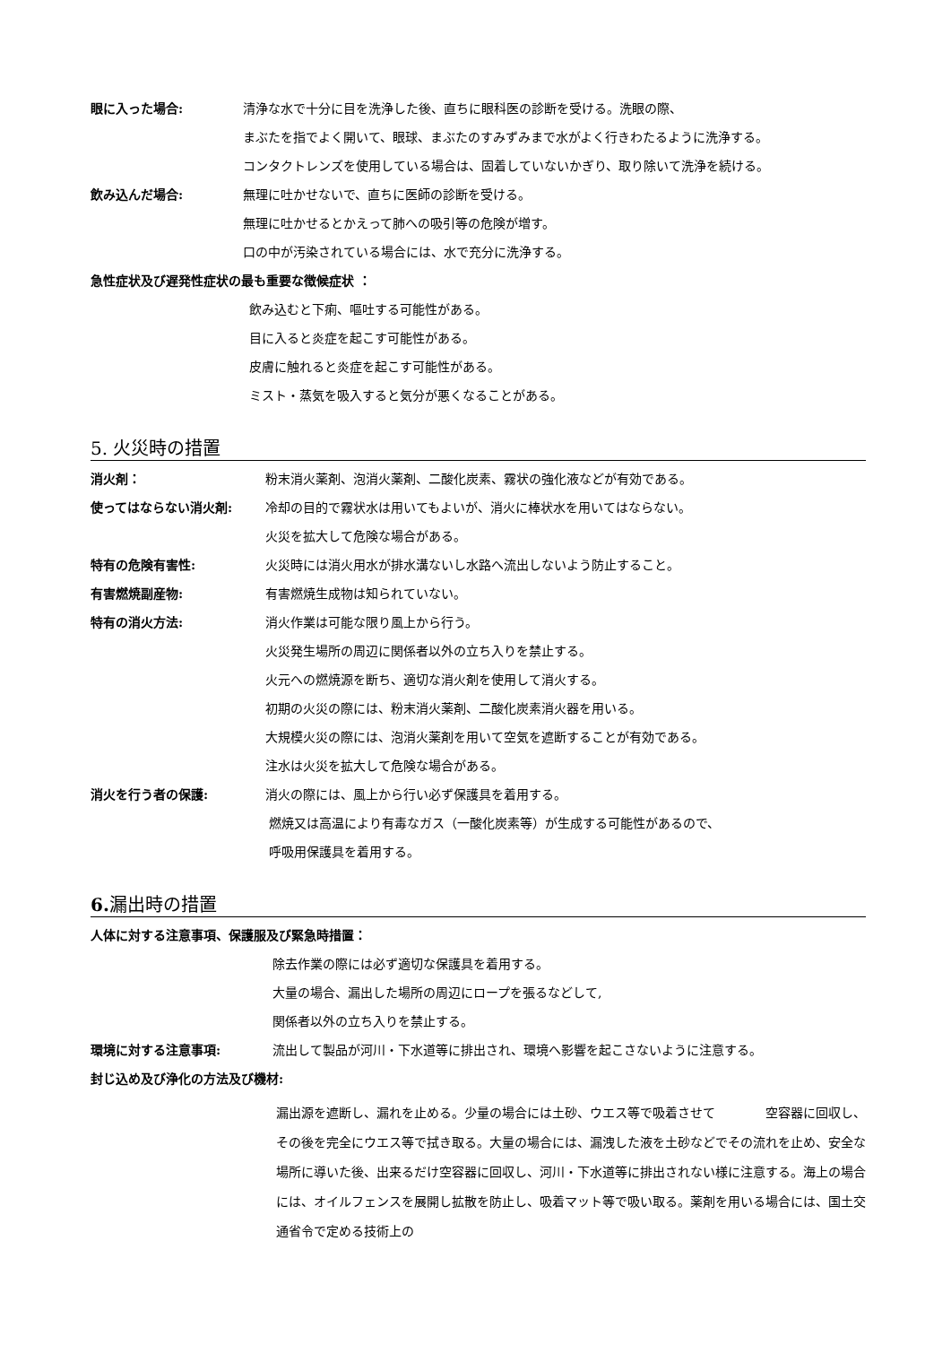眼に入った場合: 清浄な水で十分に目を洗浄した後、直ちに眼科医の診断を受ける。洗眼の際、
まぶたを指でよく開いて、眼球、まぶたのすみずみまで水がよく行きわたるように洗浄する。
コンタクトレンズを使用している場合は、固着していないかぎり、取り除いて洗浄を続ける。
飲み込んだ場合: 無理に吐かせないで、直ちに医師の診断を受ける。
無理に吐かせるとかえって肺への吸引等の危険が増す。
口の中が汚染されている場合には、水で充分に洗浄する。
急性症状及び遅発性症状の最も重要な徴候症状 ：
飲み込むと下痢、嘔吐する可能性がある。
目に入ると炎症を起こす可能性がある。
皮膚に触れると炎症を起こす可能性がある。
ミスト・蒸気を吸入すると気分が悪くなることがある。
5. 火災時の措置
消火剤： 粉末消火薬剤、泡消火薬剤、二酸化炭素、霧状の強化液などが有効である。
使ってはならない消火剤: 冷却の目的で霧状水は用いてもよいが、消火に棒状水を用いてはならない。
火災を拡大して危険な場合がある。
特有の危険有害性: 火災時には消火用水が排水溝ないし水路へ流出しないよう防止すること。
有害燃焼副産物: 有害燃焼生成物は知られていない。
特有の消火方法: 消火作業は可能な限り風上から行う。
火災発生場所の周辺に関係者以外の立ち入りを禁止する。
火元への燃焼源を断ち、適切な消火剤を使用して消火する。
初期の火災の際には、粉末消火薬剤、二酸化炭素消火器を用いる。
大規模火災の際には、泡消火薬剤を用いて空気を遮断することが有効である。
注水は火災を拡大して危険な場合がある。
消火を行う者の保護: 消火の際には、風上から行い必ず保護具を着用する。
燃焼又は高温により有毒なガス（一酸化炭素等）が生成する可能性があるので、
呼吸用保護具を着用する。
6. 漏出時の措置
人体に対する注意事項、保護服及び緊急時措置：
除去作業の際には必ず適切な保護具を着用する。
大量の場合、漏出した場所の周辺にロープを張るなどして,
関係者以外の立ち入りを禁止する。
環境に対する注意事項: 流出して製品が河川・下水道等に排出され、環境へ影響を起こさないように注意する。
封じ込め及び浄化の方法及び機材:
漏出源を遮断し、漏れを止める。少量の場合には土砂、ウエス等で吸着させて　　　　空容器に回収し、その後を完全にウエス等で拭き取る。大量の場合には、漏洩した液を土砂などでその流れを止め、安全な場所に導いた後、出来るだけ空容器に回収し、河川・下水道等に排出されない様に注意する。海上の場合には、オイルフェンスを展開し拡散を防止し、吸着マット等で吸い取る。薬剤を用いる場合には、国土交通省令で定める技術上の